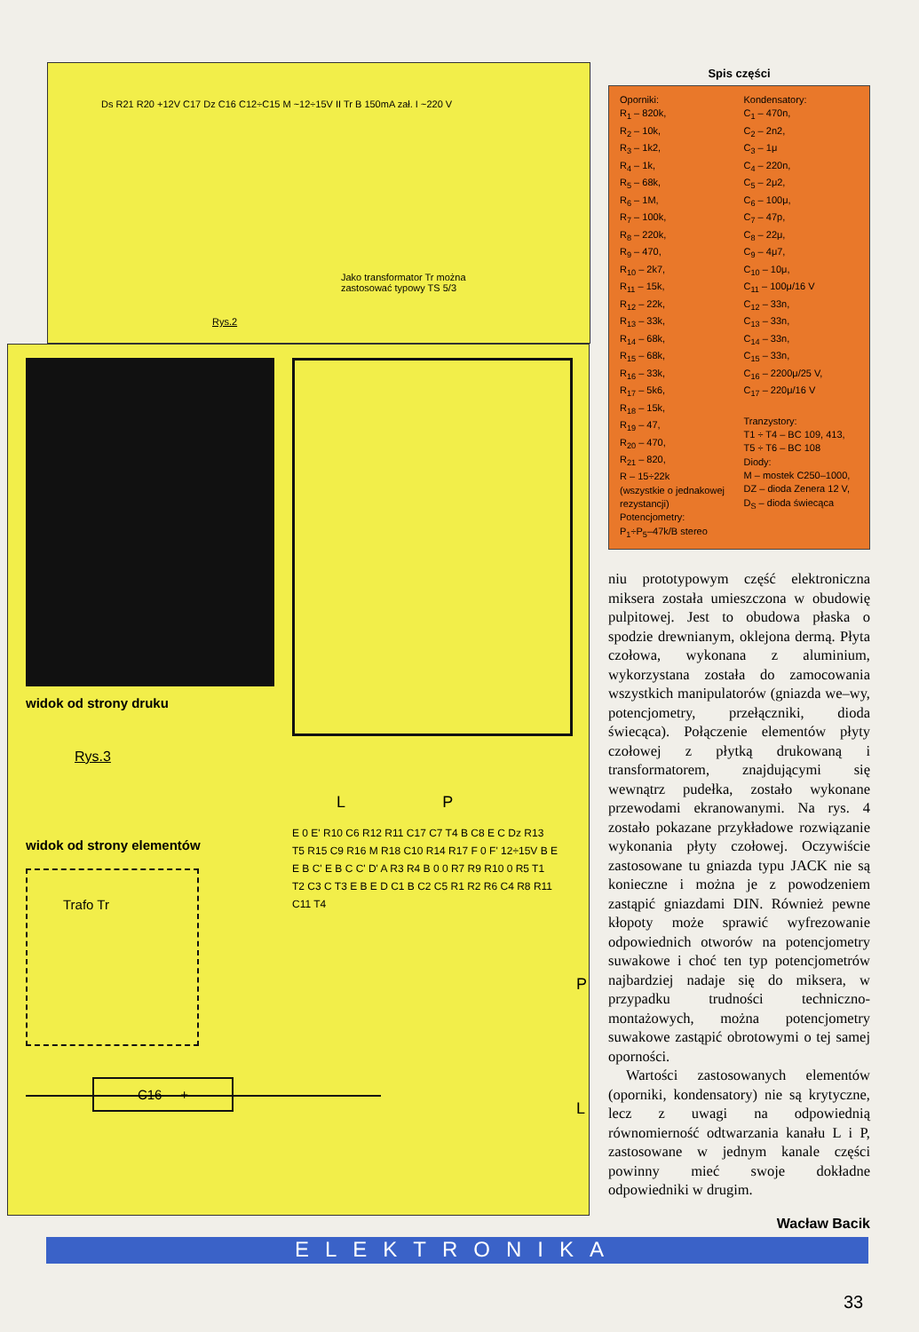Ds R21 R20 +12V C17 Dz C16 C12÷C15 M ~12÷15V II Tr B 150mA zał. I ~220 V
Jako transformator Tr można
zastosować typowy TS 5/3
Rys.2
widok od strony druku
Rys.3
widok od strony elementów
Trafo Tr
L P
E 0 E' R10 C6 R12 R11 C17 C7 T4 B C8 E C Dz R13 T5 R15 C9 R16 M R18 C10 R14 R17 F 0 F' 12÷15V B E E B C' E B C C' D' A R3 R4 B 0 0 R7 R9 R10 0 R5 T1 T2 C3 C T3 E B E D C1 B C2 C5 R1 R2 R6 C4 R8 R11 C11 T4
P
L
C16 +
Spis części
Oporniki:
R<sub>1</sub> – 820k,
R<sub>2</sub> – 10k,
R<sub>3</sub> – 1k2,
R<sub>4</sub> – 1k,
R<sub>5</sub> – 68k,
R<sub>6</sub> – 1M,
R<sub>7</sub> – 100k,
R<sub>8</sub> – 220k,
R<sub>9</sub> – 470,
R<sub>10</sub> – 2k7,
R<sub>11</sub> – 15k,
R<sub>12</sub> – 22k,
R<sub>13</sub> – 33k,
R<sub>14</sub> – 68k,
R<sub>15</sub> – 68k,
R<sub>16</sub> – 33k,
R<sub>17</sub> – 5k6,
R<sub>18</sub> – 15k,
R<sub>19</sub> – 47,
R<sub>20</sub> – 470,
R<sub>21</sub> – 820,
R – 15÷22k
(wszystkie o jednakowej rezystancji)
Potencjometry:
P<sub>1</sub>÷P<sub>5</sub>–47k/B stereo
Kondensatory:
C<sub>1</sub> – 470n,
C<sub>2</sub> – 2n2,
C<sub>3</sub> – 1μ
C<sub>4</sub> – 220n,
C<sub>5</sub> – 2μ2,
C<sub>6</sub> – 100μ,
C<sub>7</sub> – 47p,
C<sub>8</sub> – 22μ,
C<sub>9</sub> – 4μ7,
C<sub>10</sub> – 10μ,
C<sub>11</sub> – 100μ/16 V
C<sub>12</sub> – 33n,
C<sub>13</sub> – 33n,
C<sub>14</sub> – 33n,
C<sub>15</sub> – 33n,
C<sub>16</sub> – 2200μ/25 V,
C<sub>17</sub> – 220μ/16 V
Tranzystory:
T1 ÷ T4 – BC 109, 413,
T5 ÷ T6 – BC 108
Diody:
M – mostek C250–1000,
DZ – dioda Zenera 12 V,
D<sub>S</sub> – dioda świecąca
niu prototypowym część elektroniczna miksera została umieszczona w obudowię pulpitowej. Jest to obudowa płaska o spodzie drewnianym, oklejona dermą. Płyta czołowa, wykonana z aluminium, wykorzystana została do zamocowania wszystkich manipulatorów (gniazda we–wy, potencjometry, przełączniki, dioda świecąca). Połączenie elementów płyty czołowej z płytką drukowaną i transformatorem, znajdującymi się wewnątrz pudełka, zostało wykonane przewodami ekranowanymi. Na rys. 4 zostało pokazane przykładowe rozwiązanie wykonania płyty czołowej. Oczywiście zastosowane tu gniazda typu JACK nie są konieczne i można je z powodzeniem zastąpić gniazdami DIN. Również pewne kłopoty może sprawić wyfrezowanie odpowiednich otworów na potencjometry suwakowe i choć ten typ potencjometrów najbardziej nadaje się do miksera, w przypadku trudności techniczno-montażowych, można potencjometry suwakowe zastąpić obrotowymi o tej samej oporności.
Wartości zastosowanych elementów (oporniki, kondensatory) nie są krytyczne, lecz z uwagi na odpowiednią równomierność odtwarzania kanału L i P, zastosowane w jednym kanale części powinny mieć swoje dokładne odpowiedniki w drugim.
Wacław Bacik
ELEKTRONIKA
33